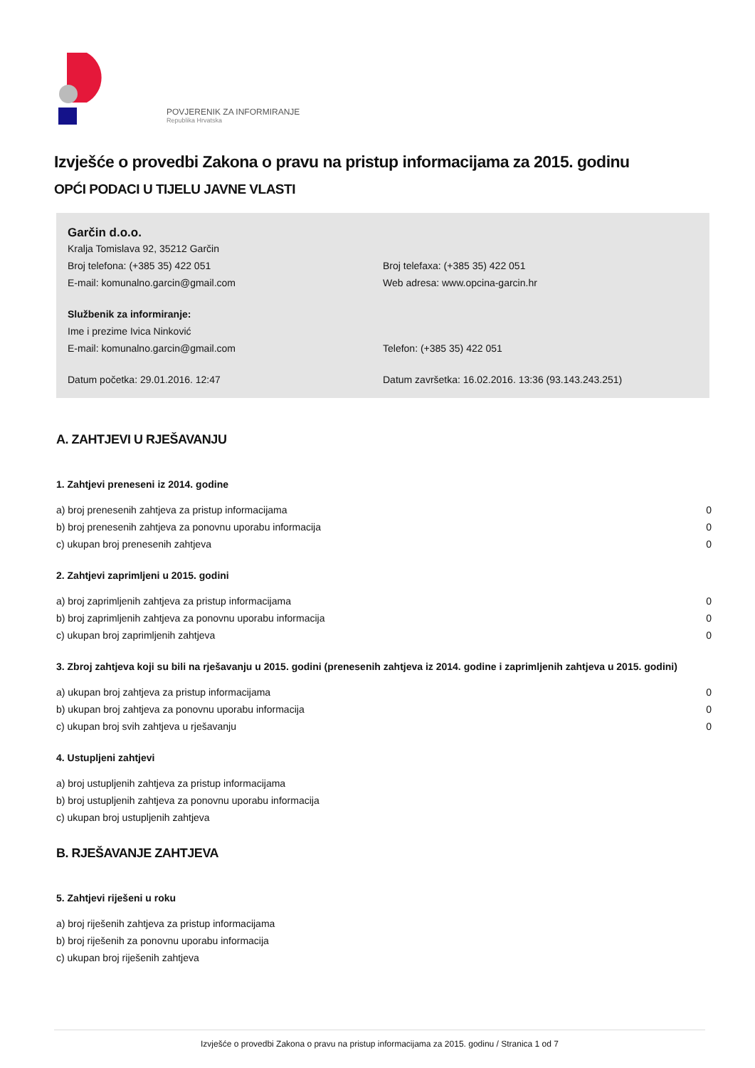POVJERENIK ZA INFORMIRANJE
Republika Hrvatska
Izvješće o provedbi Zakona o pravu na pristup informacijama za 2015. godinu
OPĆI PODACI U TIJELU JAVNE VLASTI
Garčin d.o.o.
Kralja Tomislava 92, 35212 Garčin
Broj telefona: (+385 35) 422 051 Broj telefaxa: (+385 35) 422 051
E-mail: komunalno.garcin@gmail.com Web adresa: www.opcina-garcin.hr
Službenik za informiranje:
Ime i prezime Ivica Ninković
E-mail: komunalno.garcin@gmail.com Telefon: (+385 35) 422 051
Datum početka: 29.01.2016. 12:47 Datum završetka: 16.02.2016. 13:36 (93.143.243.251)
A. ZAHTJEVI U RJEŠAVANJU
1. Zahtjevi preneseni iz 2014. godine
| a) broj prenesenih zahtjeva za pristup informacijama | 0 |
| b) broj prenesenih zahtjeva za ponovnu uporabu informacija | 0 |
| c) ukupan broj prenesenih zahtjeva | 0 |
2. Zahtjevi zaprimljeni u 2015. godini
| a) broj zaprimljenih zahtjeva za pristup informacijama | 0 |
| b) broj zaprimljenih zahtjeva za ponovnu uporabu informacija | 0 |
| c) ukupan broj zaprimljenih zahtjeva | 0 |
3. Zbroj zahtjeva koji su bili na rješavanju u 2015. godini (prenesenih zahtjeva iz 2014. godine i zaprimljenih zahtjeva u 2015. godini)
| a) ukupan broj zahtjeva za pristup informacijama | 0 |
| b) ukupan broj zahtjeva za ponovnu uporabu informacija | 0 |
| c) ukupan broj svih zahtjeva u rješavanju | 0 |
4. Ustupljeni zahtjevi
| a) broj ustupljenih zahtjeva za pristup informacijama |
| b) broj ustupljenih zahtjeva za ponovnu uporabu informacija |
| c) ukupan broj ustupljenih zahtjeva |
B. RJEŠAVANJE ZAHTJEVA
5. Zahtjevi riješeni u roku
| a) broj riješenih zahtjeva za pristup informacijama |
| b) broj riješenih za ponovnu uporabu informacija |
| c) ukupan broj riješenih zahtjeva |
Izvješće o provedbi Zakona o pravu na pristup informacijama za 2015. godinu / Stranica 1 od 7